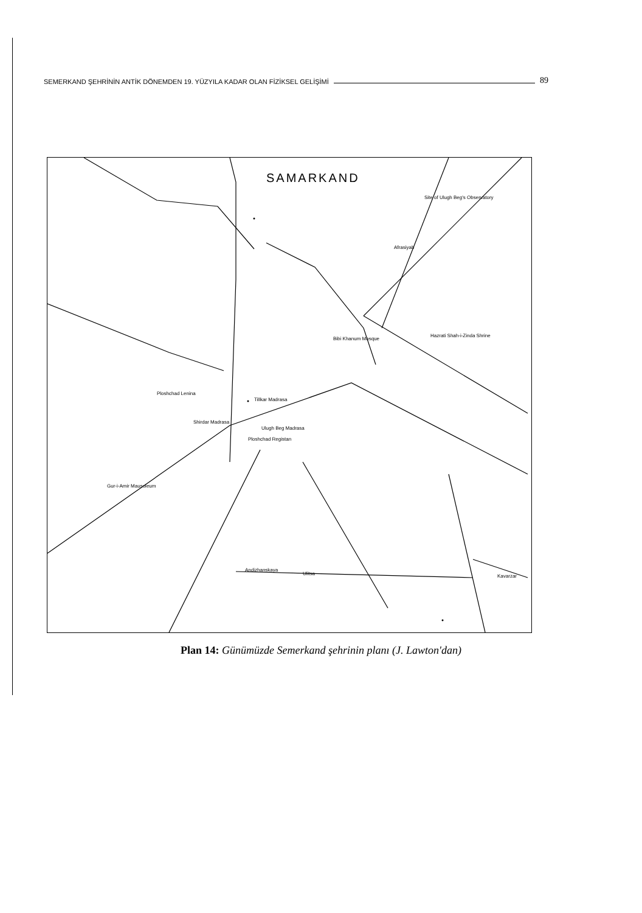SEMERKAND ŞEHRİNİN ANTİK DÖNEMDEN 19. YÜZYILA KADAR OLAN FİZİKSEL GELİŞİMİ 89
SAMARKAND
Site of Ulugh Beg's Observatory
Afrasiyab
Bibi Khanum Mosque
Hazrati Shah-i-Zinda Shrine
Tillkar Madrasa
Shirdar Madrasa
Ulugh Beg Madrasa
Ploshchad Registan
Ploshchad Lenina
Gur-i-Amir Mausoleum
Kavarzar
Andizhanskaya
Ulitsa
Plan 14: Günümüzde Semerkand şehrinin planı (J. Lawton'dan)